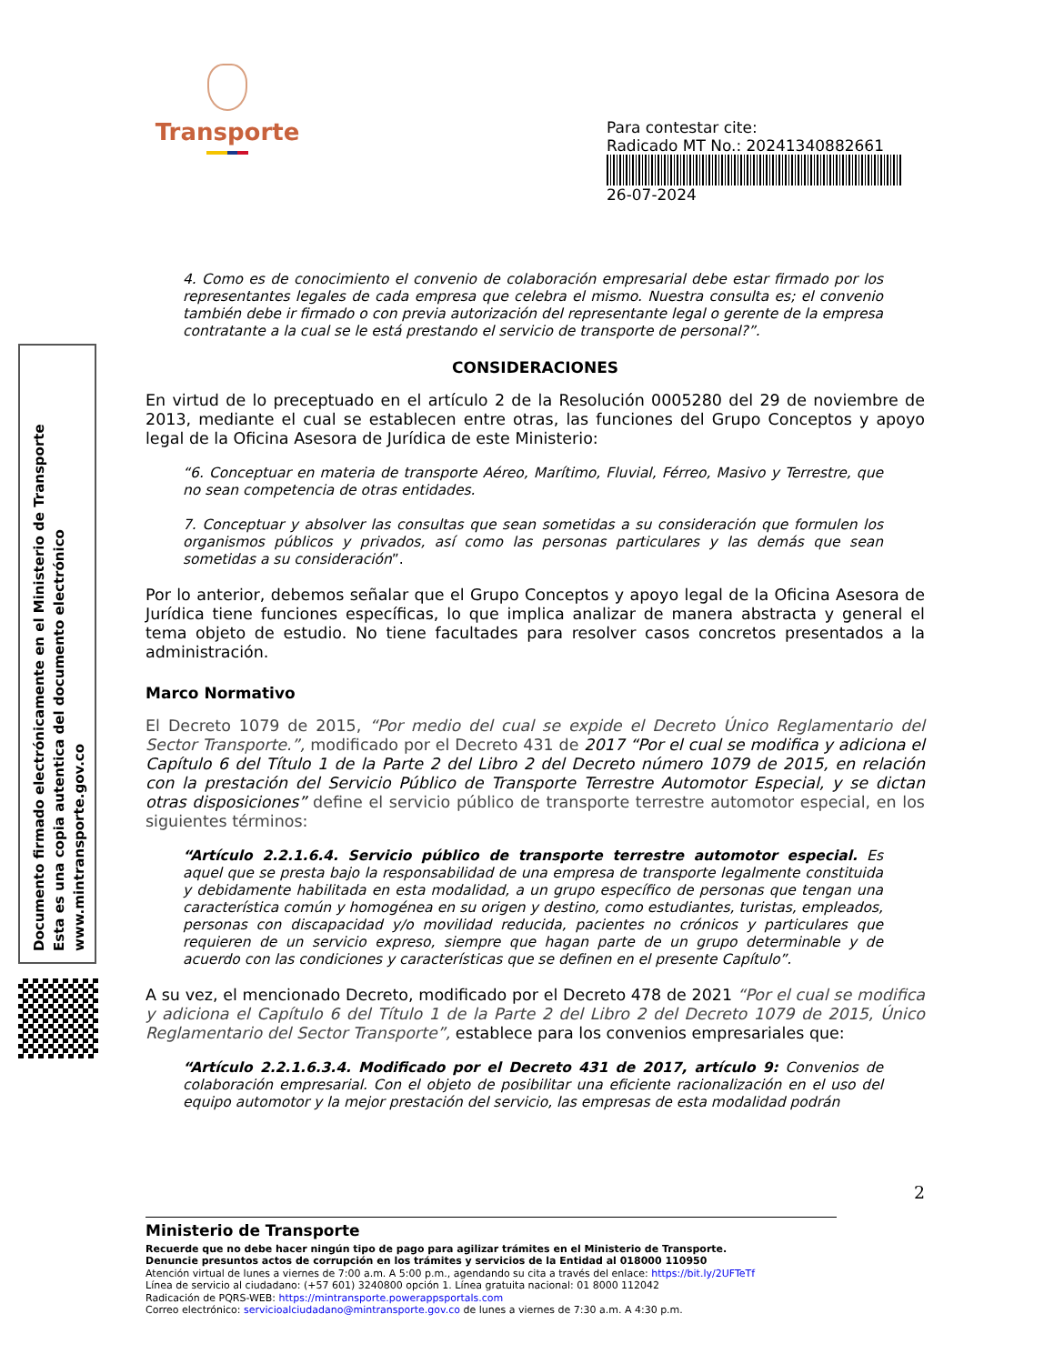Transporte
Para contestar cite:
Radicado MT No.: 20241340882661
26-07-2024
Documento firmado electrónicamente en el Ministerio de Transporte
Esta es una copia autentica del documento electrónico
www.mintransporte.gov.co
4. Como es de conocimiento el convenio de colaboración empresarial debe estar firmado por los representantes legales de cada empresa que celebra el mismo. Nuestra consulta es; el convenio también debe ir firmado o con previa autorización del representante legal o gerente de la empresa contratante a la cual se le está prestando el servicio de transporte de personal?”.
CONSIDERACIONES
En virtud de lo preceptuado en el artículo 2 de la Resolución 0005280 del 29 de noviembre de 2013, mediante el cual se establecen entre otras, las funciones del Grupo Conceptos y apoyo legal de la Oficina Asesora de Jurídica de este Ministerio:
“6. Conceptuar en materia de transporte Aéreo, Marítimo, Fluvial, Férreo, Masivo y Terrestre, que no sean competencia de otras entidades.
7. Conceptuar y absolver las consultas que sean sometidas a su consideración que formulen los organismos públicos y privados, así como las personas particulares y las demás que sean sometidas a su consideración”.
Por lo anterior, debemos señalar que el Grupo Conceptos y apoyo legal de la Oficina Asesora de Jurídica tiene funciones específicas, lo que implica analizar de manera abstracta y general el tema objeto de estudio. No tiene facultades para resolver casos concretos presentados a la administración.
Marco Normativo
El Decreto 1079 de 2015, “Por medio del cual se expide el Decreto Único Reglamentario del Sector Transporte.”, modificado por el Decreto 431 de 2017 “Por el cual se modifica y adiciona el Capítulo 6 del Título 1 de la Parte 2 del Libro 2 del Decreto número 1079 de 2015, en relación con la prestación del Servicio Público de Transporte Terrestre Automotor Especial, y se dictan otras disposiciones” define el servicio público de transporte terrestre automotor especial, en los siguientes términos:
“Artículo 2.2.1.6.4. Servicio público de transporte terrestre automotor especial. Es aquel que se presta bajo la responsabilidad de una empresa de transporte legalmente constituida y debidamente habilitada en esta modalidad, a un grupo específico de personas que tengan una característica común y homogénea en su origen y destino, como estudiantes, turistas, empleados, personas con discapacidad y/o movilidad reducida, pacientes no crónicos y particulares que requieren de un servicio expreso, siempre que hagan parte de un grupo determinable y de acuerdo con las condiciones y características que se definen en el presente Capítulo”.
A su vez, el mencionado Decreto, modificado por el Decreto 478 de 2021 “Por el cual se modifica y adiciona el Capítulo 6 del Título 1 de la Parte 2 del Libro 2 del Decreto 1079 de 2015, Único Reglamentario del Sector Transporte”, establece para los convenios empresariales que:
“Artículo 2.2.1.6.3.4. Modificado por el Decreto 431 de 2017, artículo 9: Convenios de colaboración empresarial. Con el objeto de posibilitar una eficiente racionalización en el uso del equipo automotor y la mejor prestación del servicio, las empresas de esta modalidad podrán
2
Ministerio de Transporte
Recuerde que no debe hacer ningún tipo de pago para agilizar trámites en el Ministerio de Transporte.
Denuncie presuntos actos de corrupción en los trámites y servicios de la Entidad al 018000 110950
Atención virtual de lunes a viernes de 7:00 a.m. A 5:00 p.m., agendando su cita a través del enlace: https://bit.ly/2UFTeTf
Línea de servicio al ciudadano: (+57 601) 3240800 opción 1. Línea gratuita nacional: 01 8000 112042
Radicación de PQRS-WEB: https://mintransporte.powerappsportals.com
Correo electrónico: servicioalciudadano@mintransporte.gov.co de lunes a viernes de 7:30 a.m. A 4:30 p.m.